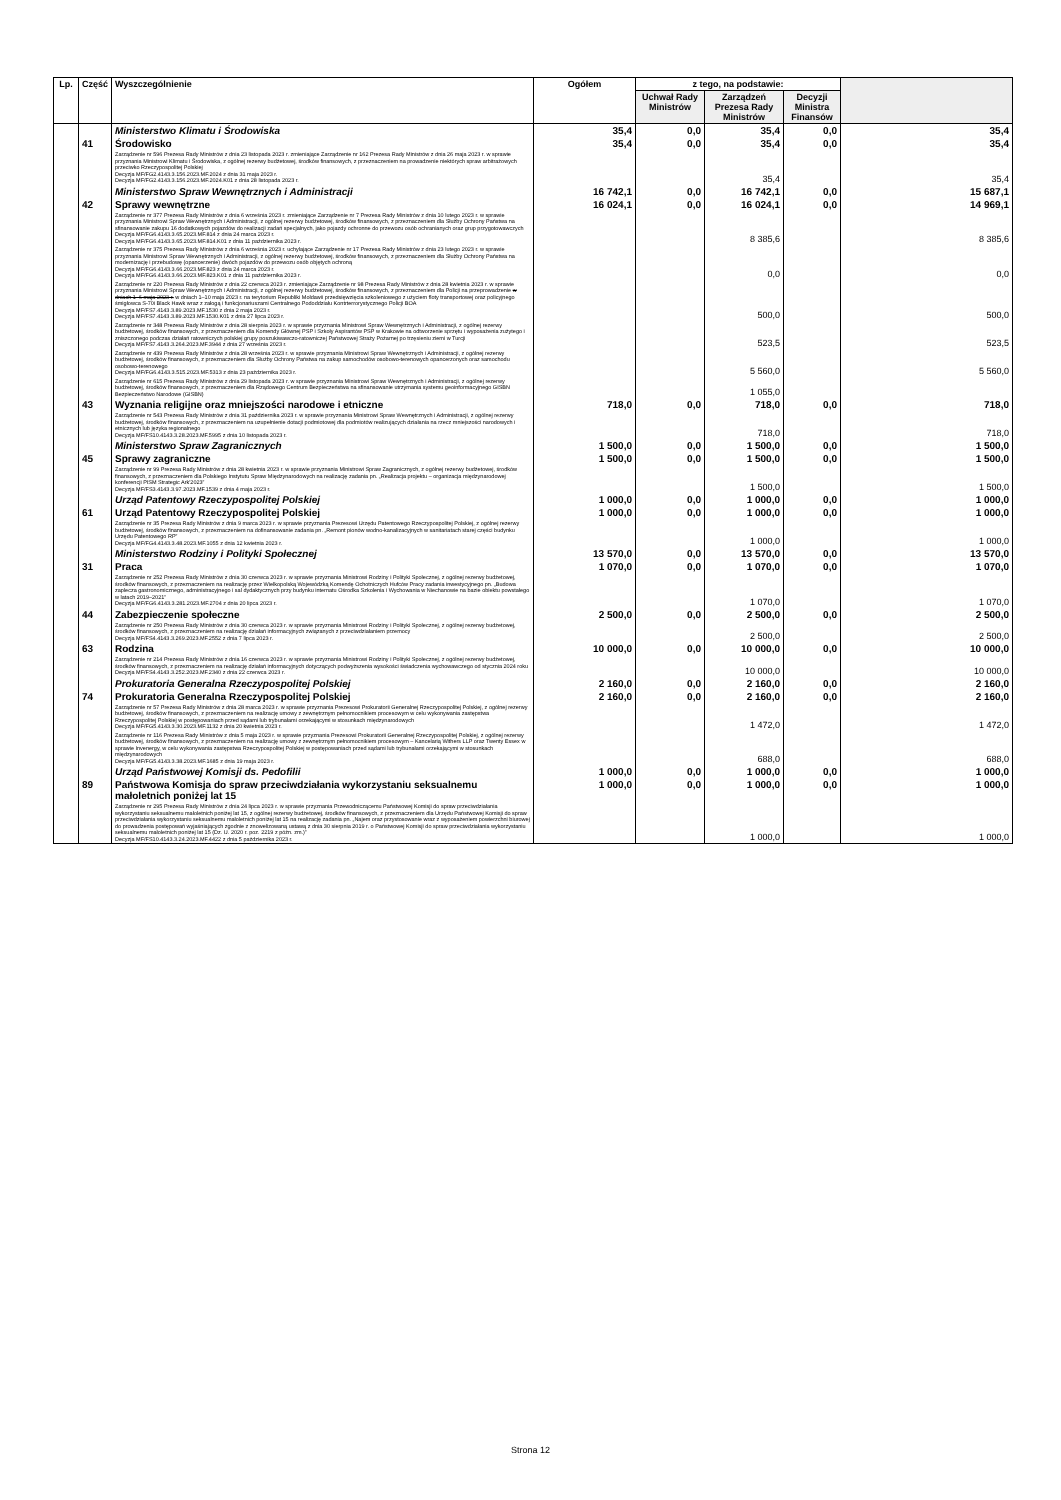| Lp. | Część | Wyszczególnienie | Ogółem | z tego, na podstawie: | | | |
| --- | --- | --- | --- | --- | --- | --- | --- |
| | | | | Uchwał Rady Ministrów | Zarządzeń Prezesa Rady Ministrów | Decyzji Ministra Finansów | |
| | | Ministerstwo Klimatu i Środowiska | 35,4 | 0,0 | 35,4 | 0,0 | 35,4 |
| | 41 | Środowisko | 35,4 | 0,0 | 35,4 | 0,0 | 35,4 |
| | | Zarządzenie nr 596 Prezesa Rady Ministrów z dnia 23 listopada 2023 r. zmieniające Zarządzenie nr 162 Prezesa Rady Ministrów z dnia 26 maja 2023 r. w sprawie przyznania Ministrowi Klimatu i Środowiska, z ogólnej rezerwy budżetowej, środków finansowych, z przeznaczeniem na prowadzenie niektórych spraw arbitrażowych przeciwko Rzeczypospolitej Polskiej Decyzja MF/FG2.4143.3.156.2023.MF.2024 z dnia 31 maja 2023 r. Decyzja MF/FG2.4143.3.156.2023.MF.2024.K01 z dnia 28 listopada 2023 r. | | | 35,4 | | 35,4 |
| | | Ministerstwo Spraw Wewnętrznych i Administracji | 16 742,1 | 0,0 | 16 742,1 | 0,0 | 15 687,1 |
| | 42 | Sprawy wewnętrzne | 16 024,1 | 0,0 | 16 024,1 | 0,0 | 14 969,1 |
| | | Zarządzenie nr 377 Prezesa Rady Ministrów z dnia 6 września 2023 r. zmieniające Zarządzenie nr 7 Prezesa Rady Ministrów z dnia 10 lutego 2023 r. w sprawie przyznania Ministrowi Spraw Wewnętrznych i Administracji, z ogólnej rezerwy budżetowej, środków finansowych, z przeznaczeniem dla Służby Ochrony Państwa na sfinansowanie zakupu 16 dodatkowych pojazdów do realizacji zadań specjalnych, jako pojazdy ochronne do przewozu osób ochranianych oraz grup przygotowawczych Decyzja MF/FG6.4143.3.65.2023.MF.814 z dnia 24 marca 2023 r. Decyzja MF/FG6.4143.3.65.2023.MF.814.K01 z dnia 11 października 2023 r. | | | 8 385,6 | | 8 385,6 |
| | | Zarządzenie nr 375 Prezesa Rady Ministrów z dnia 6 września 2023 r. uchylające Zarządzenie nr 17 Prezesa Rady Ministrów z dnia 23 lutego 2023 r. w sprawie przyznania Ministrowi Spraw Wewnętrznych i Administracji, z ogólnej rezerwy budżetowej, środków finansowych, z przeznaczeniem dla Służby Ochrony Państwa na modernizację i przebudowę (opancerzenie) dwóch pojazdów do przewozu osób objętych ochroną Decyzja MF/FG6.4143.3.66.2023.MF.823 z dnia 24 marca 2023 r. Decyzja MF/FG6.4143.3.66.2023.MF.823.K01 z dnia 11 października 2023 r. | | | 0,0 | | 0,0 |
| | | Zarządzenie nr 220 Prezesa Rady Ministrów z dnia 22 czerwca 2023 r. zmieniające Zarządzenie nr 98 Prezesa Rady Ministrów z dnia 28 kwietnia 2023 r. w sprawie przyznania Ministrowi Spraw Wewnętrznych i Administracji, z ogólnej rezerwy budżetowej, środków finansowych, z przeznaczeniem dla Policji na przeprowadzenie w dniach 1–6 maja 2023 r. w dniach 1–10 maja 2023 r. na terytorium Republiki Mołdawii przedsięwzięcia szkoleniowego z użyciem floty transportowej oraz policyjnego śmigłowca S-70i Black Hawk wraz z załogą i funkcjonariuszami Centralnego Pododdziału Kontrterrorystycznego Policji BOA Decyzja MF/FS7.4143.3.89.2023.MF.1530 z dnia 2 maja 2023 r. Decyzja MF/FS7.4143.3.89.2023.MF.1530.K01 z dnia 27 lipca 2023 r. | | | 500,0 | | 500,0 |
| | | Zarządzenie nr 348 Prezesa Rady Ministrów z dnia 28 sierpnia 2023 r. w sprawie przyznania Ministrowi Spraw Wewnętrznych i Administracji, z ogólnej rezerwy budżetowej, środków finansowych, z przeznaczeniem dla Komendy Głównej PSP i Szkoły Aspirantów PSP w Krakowie na odtworzenie sprzętu i wyposażenia zużytego i zniszczonego podczas działań ratowniczych polskiej grupy poszukiwawczo-ratowniczej Państwowej Straży Pożarnej po trzęsieniu ziemi w Turcji Decyzja MF/FS7.4143.3.264.2023.MF.3944 z dnia 27 września 2023 r. | | | 523,5 | | 523,5 |
| | | Zarządzenie nr 439 Prezesa Rady Ministrów z dnia 28 września 2023 r. w sprawie przyznania Ministrowi Spraw Wewnętrznych i Administracji, z ogólnej rezerwy budżetowej, środków finansowych, z przeznaczeniem dla Służby Ochrony Państwa na zakup samochodów osobowo-terenowych opancerzonych oraz samochodu osobowo-terenowego Decyzja MF/FG6.4143.3.515.2023.MF.5313 z dnia 23 października 2023 r. | | | 5 560,0 | | 5 560,0 |
| | | Zarządzenie nr 615 Prezesa Rady Ministrów z dnia 29 listopada 2023 r. w sprawie przyznania Ministrowi Spraw Wewnętrznych i Administracji, z ogólnej rezerwy budżetowej, środków finansowych, z przeznaczeniem dla Rządowego Centrum Bezpieczeństwa na sfinansowanie utrzymania systemu geoinformacyjnego GISBN Bezpieczeństwo Narodowe (GISBN) | | | 1 055,0 | | |
| | 43 | Wyznania religijne oraz mniejszości narodowe i etniczne | 718,0 | 0,0 | 718,0 | 0,0 | 718,0 |
| | | Zarządzenie nr 543 Prezesa Rady Ministrów z dnia 31 października 2023 r. w sprawie przyznania Ministrowi Spraw Wewnętrznych i Administracji, z ogólnej rezerwy budżetowej, środków finansowych, z przeznaczeniem na uzupełnienie dotacji podmiotowej dla podmiotów realizujących działania na rzecz mniejszości narodowych i etnicznych lub języka regionalnego Decyzja MF/FS10.4143.3.28.2023.MF.5995 z dnia 10 listopada 2023 r. | | | 718,0 | | 718,0 |
| | | Ministerstwo Spraw Zagranicznych | 1 500,0 | 0,0 | 1 500,0 | 0,0 | 1 500,0 |
| | 45 | Sprawy zagraniczne | 1 500,0 | 0,0 | 1 500,0 | 0,0 | 1 500,0 |
| | | Zarządzenie nr 99 Prezesa Rady Ministrów z dnia 28 kwietnia 2023 r. w sprawie przyznania Ministrowi Spraw Zagranicznych, z ogólnej rezerwy budżetowej, środków finansowych, z przeznaczeniem dla Polskiego Instytutu Spraw Międzynarodowych na realizację zadania pn. „Realizacja projektu – organizacja międzynarodowej konferencji PISM Strategic Ark'2023” Decyzja MF/FS3.4143.3.97.2023.MF.1539 z dnia 4 maja 2023 r. | | | 1 500,0 | | 1 500,0 |
| | | Urząd Patentowy Rzeczypospolitej Polskiej | 1 000,0 | 0,0 | 1 000,0 | 0,0 | 1 000,0 |
| | 61 | Urząd Patentowy Rzeczypospolitej Polskiej | 1 000,0 | 0,0 | 1 000,0 | 0,0 | 1 000,0 |
| | | Zarządzenie nr 35 Prezesa Rady Ministrów z dnia 9 marca 2023 r. w sprawie przyznania Prezesowi Urzędu Patentowego Rzeczypospolitej Polskiej, z ogólnej rezerwy budżetowej, środków finansowych, z przeznaczeniem na dofinansowanie zadania pn. „Remont pionów wodno-kanalizacyjnych w sanitariatach starej części budynku Urzędu Patentowego RP” Decyzja MF/FG4.4143.3.48.2023.MF.1055 z dnia 12 kwietnia 2023 r. | | | 1 000,0 | | 1 000,0 |
| | | Ministerstwo Rodziny i Polityki Społecznej | 13 570,0 | 0,0 | 13 570,0 | 0,0 | 13 570,0 |
| | 31 | Praca | 1 070,0 | 0,0 | 1 070,0 | 0,0 | 1 070,0 |
| | | Zarządzenie nr 252 Prezesa Rady Ministrów z dnia 30 czerwca 2023 r. w sprawie przyznania Ministrowi Rodziny i Polityki Społecznej, z ogólnej rezerwy budżetowej, środków finansowych, z przeznaczeniem na realizację przez Wielkopolską Wojewódzką Komendę Ochotniczych Hufców Pracy zadania inwestycyjnego pn. „Budowa zaplecza gastronomicznego, administracyjnego i sal dydaktycznych przy budynku internatu Ośrodka Szkolenia i Wychowania w Niechanowie na bazie obiektu powstałego w latach 2019–2021” Decyzja MF/FG6.4143.3.281.2023.MF.2704 z dnia 20 lipca 2023 r. | | | 1 070,0 | | 1 070,0 |
| | 44 | Zabezpieczenie społeczne | 2 500,0 | 0,0 | 2 500,0 | 0,0 | 2 500,0 |
| | | Zarządzenie nr 250 Prezesa Rady Ministrów z dnia 30 czerwca 2023 r. w sprawie przyznania Ministrowi Rodziny i Polityki Społecznej, z ogólnej rezerwy budżetowej, środków finansowych, z przeznaczeniem na realizację działań informacyjnych związanych z przeciwdziałaniem przemocy Decyzja MF/FS4.4143.3.269.2023.MF.2552 z dnia 7 lipca 2023 r. | | | 2 500,0 | | 2 500,0 |
| | 63 | Rodzina | 10 000,0 | 0,0 | 10 000,0 | 0,0 | 10 000,0 |
| | | Zarządzenie nr 214 Prezesa Rady Ministrów z dnia 16 czerwca 2023 r. w sprawie przyznania Ministrowi Rodziny i Polityki Społecznej, z ogólnej rezerwy budżetowej, środków finansowych, z przeznaczeniem na realizację działań informacyjnych dotyczących podwyższenia wysokości świadczenia wychowawczego od stycznia 2024 roku Decyzja MF/FS4.4143.3.252.2023.MF.2340 z dnia 22 czerwca 2023 r. | | | 10 000,0 | | 10 000,0 |
| | | Prokuratoria Generalna Rzeczypospolitej Polskiej | 2 160,0 | 0,0 | 2 160,0 | 0,0 | 2 160,0 |
| | 74 | Prokuratoria Generalna Rzeczypospolitej Polskiej | 2 160,0 | 0,0 | 2 160,0 | 0,0 | 2 160,0 |
| | | Zarządzenie nr 57 Prezesa Rady Ministrów z dnia 28 marca 2023 r. w sprawie przyznania Prezesowi Prokuratorii Generalnej Rzeczypospolitej Polskiej, z ogólnej rezerwy budżetowej, środków finansowych, z przeznaczeniem na realizację umowy z zewnętrznym pełnomocnikiem procesowym w celu wykonywania zastępstwa Rzeczypospolitej Polskiej w postępowaniach przed sądami lub trybunałami orzekającymi w stosunkach międzynarodowych Decyzja MF/FG5.4143.3.30.2023.MF.1132 z dnia 20 kwietnia 2023 r. | | | 1 472,0 | | 1 472,0 |
| | | Zarządzenie nr 116 Prezesa Rady Ministrów z dnia 5 maja 2023 r. w sprawie przyznania Prezesowi Prokuratorii Generalnej Rzeczypospolitej Polskiej, z ogólnej rezerwy budżetowej, środków finansowych, z przeznaczeniem na realizację umowy z zewnętrznym pełnomocnikiem procesowym – Kancelarią Withers LLP oraz Twenty Essex w sprawie Invenergy, w celu wykonywania zastępstwa Rzeczypospolitej Polskiej w postępowaniach przed sądami lub trybunałami orzekającymi w stosunkach międzynarodowych Decyzja MF/FG5.4143.3.38.2023.MF.1685 z dnia 19 maja 2023 r. | | | 688,0 | | 688,0 |
| | | Urząd Państwowej Komisji ds. Pedofilii | 1 000,0 | 0,0 | 1 000,0 | 0,0 | 1 000,0 |
| | 89 | Państwowa Komisja do spraw przeciwdziałania wykorzystaniu seksualnemu małoletnich poniżej lat 15 | 1 000,0 | 0,0 | 1 000,0 | 0,0 | 1 000,0 |
| | | Zarządzenie nr 295 Prezesa Rady Ministrów z dnia 24 lipca 2023 r. w sprawie przyznania Przewodniczącemu Państwowej Komisji do spraw przeciwdziałania wykorzystaniu seksualnemu małoletnich poniżej lat 15, z ogólnej rezerwy budżetowej, środków finansowych, z przeznaczeniem dla Urzędu Państwowej Komisji do spraw przeciwdziałania wykorzystaniu seksualnemu małoletnich poniżej lat 15 na realizację zadania pn. „Najem oraz przystosowanie wraz z wyposażeniem powierzchni biurowej do prowadzenia postępowań wyjaśniających zgodnie z znowelizowaną ustawą z dnia 30 sierpnia 2019 r. o Państwowej Komisji do spraw przeciwdziałania wykorzystaniu seksualnemu małoletnich poniżej lat 15 (Dz. U. 2020 r. poz. 2219 z późn. zm.)” Decyzja MF/FS10.4143.3.24.2023.MF.4422 z dnia 5 października 2023 r. | | | 1 000,0 | | 1 000,0 |
Strona 12